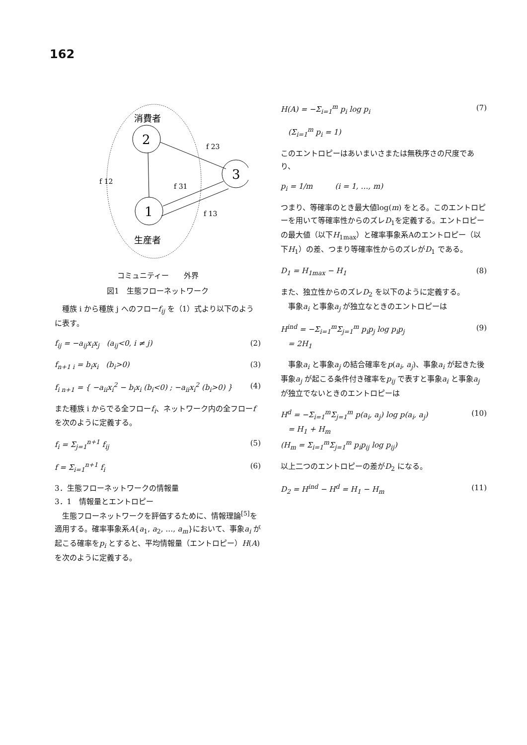162
消費者
2
3
1
f 23
f 12
f 31
f 13
生産者
コミュニティー　　外界
図1　生態フローネットワーク
　種族 i から種族 j へのフローf<sub>ij</sub> を（1）式より以下のように表す。
f<sub>ij</sub> = −a<sub>ij</sub>x<sub>i</sub>x<sub>j</sub>　(a<sub>ij</sub><0, i ≠ j) (2)
f<sub>n+1 i</sub> = b<sub>i</sub>x<sub>i</sub>　(b<sub>i</sub>>0) (3)
f<sub>i n+1</sub> = { −a<sub>ii</sub>x<sub>i</sub><sup>2</sup> − b<sub>i</sub>x<sub>i</sub> (b<sub>i</sub><0) ; −a<sub>ii</sub>x<sub>i</sub><sup>2</sup> (b<sub>i</sub>>0) } (4)
また種族 i からでる全フローf<sub>i</sub>、ネットワーク内の全フローf を次のように定義する。
f<sub>i</sub> = Σ<sub>j=1</sub><sup>n+1</sup> f<sub>ij</sub> (5)
f = Σ<sub>i=1</sub><sup>n+1</sup> f<sub>i</sub> (6)
3．生態フローネットワークの情報量
3．1　情報量とエントロピー
　生態フローネットワークを評価するために、情報理論<sup>[5]</sup>を適用する。確率事象系A{a<sub>1</sub>, a<sub>2</sub>, …, a<sub>m</sub>}において、事象a<sub>i</sub> が起こる確率をp<sub>i</sub> とすると、平均情報量（エントロピー）H(A) を次のように定義する。
H(A) = −Σ<sub>i=1</sub><sup>m</sup> p<sub>i</sub> log p<sub>i</sub> (7)
　(Σ<sub>i=1</sub><sup>m</sup> p<sub>i</sub> = 1)
このエントロピーはあいまいさまたは無秩序さの尺度であり、
p<sub>i</sub> = 1/m　　　(i = 1, …, m)
つまり、等確率のとき最大値log(m) をとる。このエントロピーを用いて等確率性からのズレD<sub>1</sub>を定義する。エントロピーの最大値（以下H<sub>1max</sub>）と確率事象系Aのエントロピー（以下H<sub>1</sub>）の差、つまり等確率性からのズレがD<sub>1</sub> である。
D<sub>1</sub> = H<sub>1max</sub> − H<sub>1</sub> (8)
また、独立性からのズレD<sub>2</sub> を以下のように定義する。
　事象a<sub>i</sub> と事象a<sub>j</sub> が独立なときのエントロピーは
H<sup>ind</sup> = −Σ<sub>i=1</sub><sup>m</sup>Σ<sub>j=1</sub><sup>m</sup> p<sub>i</sub>p<sub>j</sub> log p<sub>i</sub>p<sub>j</sub>
　= 2H<sub>1</sub> (9)
　事象a<sub>i</sub> と事象a<sub>j</sub> の結合確率をp(a<sub>i</sub>, a<sub>j</sub>)、事象a<sub>i</sub> が起きた後事象a<sub>j</sub> が起こる条件付き確率をp<sub>ij</sub> で表すと事象a<sub>i</sub> と事象a<sub>j</sub> が独立でないときのエントロピーは
H<sup>d</sup> = −Σ<sub>i=1</sub><sup>m</sup>Σ<sub>j=1</sub><sup>m</sup> p(a<sub>i</sub>, a<sub>j</sub>) log p(a<sub>i</sub>, a<sub>j</sub>)
　= H<sub>1</sub> + H<sub>m</sub>
(H<sub>m</sub> = Σ<sub>i=1</sub><sup>m</sup>Σ<sub>j=1</sub><sup>m</sup> p<sub>i</sub>p<sub>ij</sub> log p<sub>ij</sub>) (10)
以上二つのエントロピーの差がD<sub>2</sub> になる。
D<sub>2</sub> = H<sup>ind</sup> − H<sup>d</sup> = H<sub>1</sub> − H<sub>m</sub> (11)